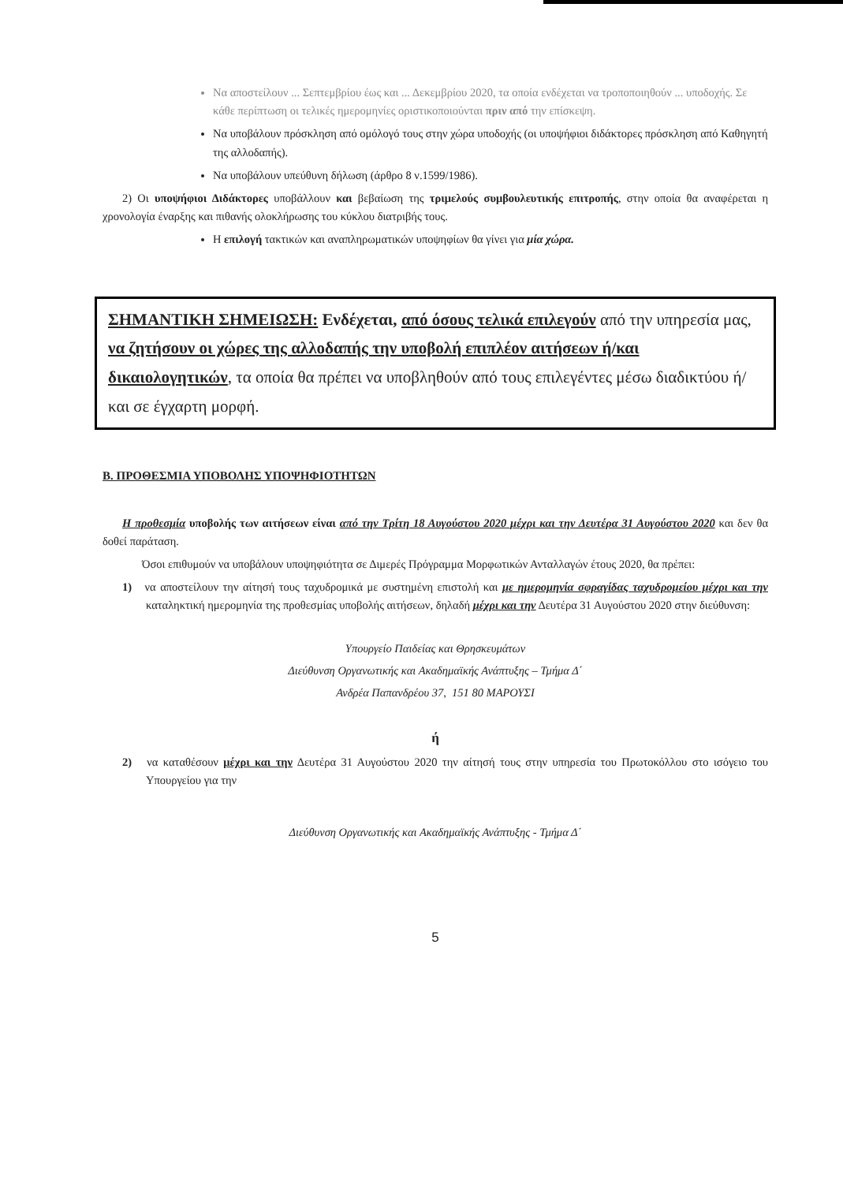Να αποστείλουν ... Σεπτεμβρίου έως και ... Δεκεμβρίου 2020, τα οποία ενδέχεται να τροποποιηθούν ... υποδοχής. Σε κάθε περίπτωση οι τελικές ημερομηνίες οριστικοποιούνται πριν από την επίσκεψη.
Να υποβάλουν πρόσκληση από ομόλογό τους στην χώρα υποδοχής (οι υποψήφιοι διδάκτορες πρόσκληση από Καθηγητή της αλλοδαπής).
Να υποβάλουν υπεύθυνη δήλωση (άρθρο 8 ν.1599/1986).
2) Οι υποψήφιοι Διδάκτορες υποβάλλουν και βεβαίωση της τριμελούς συμβουλευτικής επιτροπής, στην οποία θα αναφέρεται η χρονολογία έναρξης και πιθανής ολοκλήρωσης του κύκλου διατριβής τους.
Η επιλογή τακτικών και αναπληρωματικών υποψηφίων θα γίνει για μία χώρα.
ΣΗΜΑΝΤΙΚΗ ΣΗΜΕΙΩΣΗ: Ενδέχεται, από όσους τελικά επιλεγούν από την υπηρεσία μας, να ζητήσουν οι χώρες της αλλοδαπής την υποβολή επιπλέον αιτήσεων ή/και δικαιολογητικών, τα οποία θα πρέπει να υποβληθούν από τους επιλεγέντες μέσω διαδικτύου ή/και σε έγχαρτη μορφή.
Β. ΠΡΟΘΕΣΜΙΑ ΥΠΟΒΟΛΗΣ ΥΠΟΨΗΦΙΟΤΗΤΩΝ
Η προθεσμία υποβολής των αιτήσεων είναι από την Τρίτη 18 Αυγούστου 2020 μέχρι και την Δευτέρα 31 Αυγούστου 2020 και δεν θα δοθεί παράταση.
Όσοι επιθυμούν να υποβάλουν υποψηφιότητα σε Διμερές Πρόγραμμα Μορφωτικών Ανταλλαγών έτους 2020, θα πρέπει:
1) να αποστείλουν την αίτησή τους ταχυδρομικά με συστημένη επιστολή και με ημερομηνία σφραγίδας ταχυδρομείου μέχρι και την καταληκτική ημερομηνία της προθεσμίας υποβολής αιτήσεων, δηλαδή μέχρι και την Δευτέρα 31 Αυγούστου 2020 στην διεύθυνση:
Υπουργείο Παιδείας και Θρησκευμάτων
Διεύθυνση Οργανωτικής και Ακαδημαϊκής Ανάπτυξης – Τμήμα Δ΄
Ανδρέα Παπανδρέου 37, 151 80 ΜΑΡΟΥΣΙ
ή
2) να καταθέσουν μέχρι και την Δευτέρα 31 Αυγούστου 2020 την αίτησή τους στην υπηρεσία του Πρωτοκόλλου στο ισόγειο του Υπουργείου για την
Διεύθυνση Οργανωτικής και Ακαδημαϊκής Ανάπτυξης - Τμήμα Δ΄
5